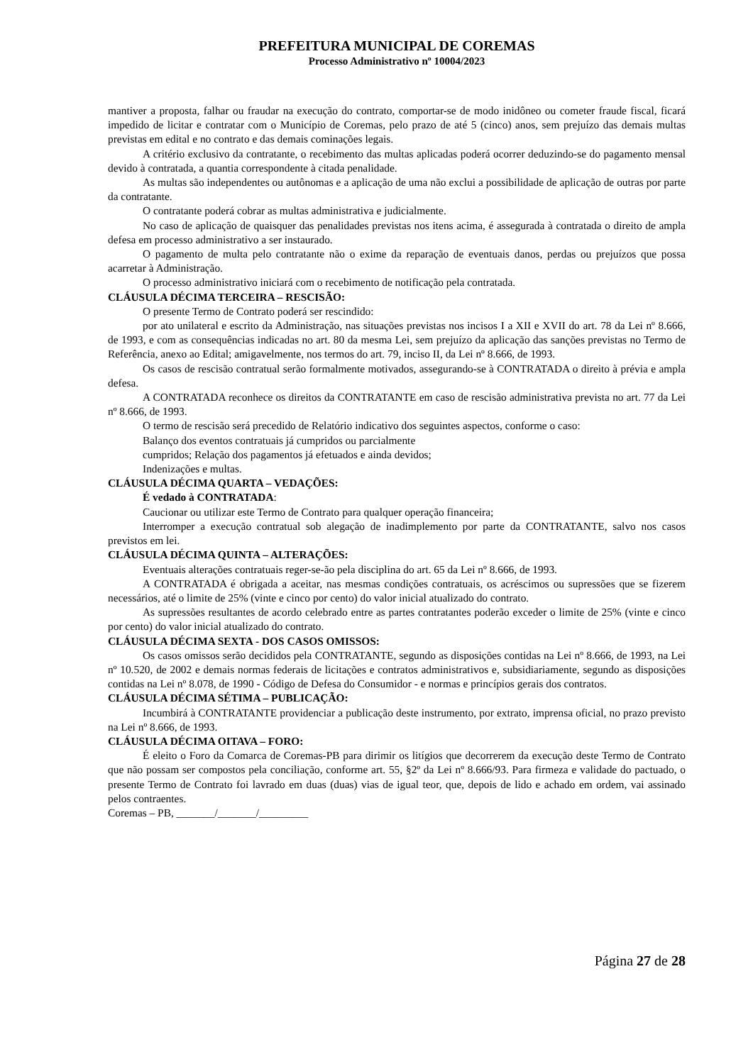PREFEITURA MUNICIPAL DE COREMAS
Processo Administrativo nº 10004/2023
mantiver a proposta, falhar ou fraudar na execução do contrato, comportar-se de modo inidôneo ou cometer fraude fiscal, ficará impedido de licitar e contratar com o Município de Coremas, pelo prazo de até 5 (cinco) anos, sem prejuízo das demais multas previstas em edital e no contrato e das demais cominações legais.
A critério exclusivo da contratante, o recebimento das multas aplicadas poderá ocorrer deduzindo-se do pagamento mensal devido à contratada, a quantia correspondente à citada penalidade.
As multas são independentes ou autônomas e a aplicação de uma não exclui a possibilidade de aplicação de outras por parte da contratante.
O contratante poderá cobrar as multas administrativa e judicialmente.
No caso de aplicação de quaisquer das penalidades previstas nos itens acima, é assegurada à contratada o direito de ampla defesa em processo administrativo a ser instaurado.
O pagamento de multa pelo contratante não o exime da reparação de eventuais danos, perdas ou prejuízos que possa acarretar à Administração.
O processo administrativo iniciará com o recebimento de notificação pela contratada.
CLÁUSULA DÉCIMA TERCEIRA – RESCISÃO:
O presente Termo de Contrato poderá ser rescindido:
por ato unilateral e escrito da Administração, nas situações previstas nos incisos I a XII e XVII do art. 78 da Lei nº 8.666, de 1993, e com as consequências indicadas no art. 80 da mesma Lei, sem prejuízo da aplicação das sanções previstas no Termo de Referência, anexo ao Edital; amigavelmente, nos termos do art. 79, inciso II, da Lei nº 8.666, de 1993.
Os casos de rescisão contratual serão formalmente motivados, assegurando-se à CONTRATADA o direito à prévia e ampla defesa.
A CONTRATADA reconhece os direitos da CONTRATANTE em caso de rescisão administrativa prevista no art. 77 da Lei nº 8.666, de 1993.
O termo de rescisão será precedido de Relatório indicativo dos seguintes aspectos, conforme o caso:
Balanço dos eventos contratuais já cumpridos ou parcialmente
cumpridos; Relação dos pagamentos já efetuados e ainda devidos;
Indenizações e multas.
CLÁUSULA DÉCIMA QUARTA – VEDAÇÕES:
É vedado à CONTRATADA:
Caucionar ou utilizar este Termo de Contrato para qualquer operação financeira;
Interromper a execução contratual sob alegação de inadimplemento por parte da CONTRATANTE, salvo nos casos previstos em lei.
CLÁUSULA DÉCIMA QUINTA – ALTERAÇÕES:
Eventuais alterações contratuais reger-se-ão pela disciplina do art. 65 da Lei nº 8.666, de 1993.
A CONTRATADA é obrigada a aceitar, nas mesmas condições contratuais, os acréscimos ou supressões que se fizerem necessários, até o limite de 25% (vinte e cinco por cento) do valor inicial atualizado do contrato.
As supressões resultantes de acordo celebrado entre as partes contratantes poderão exceder o limite de 25% (vinte e cinco por cento) do valor inicial atualizado do contrato.
CLÁUSULA DÉCIMA SEXTA - DOS CASOS OMISSOS:
Os casos omissos serão decididos pela CONTRATANTE, segundo as disposições contidas na Lei nº 8.666, de 1993, na Lei nº 10.520, de 2002 e demais normas federais de licitações e contratos administrativos e, subsidiariamente, segundo as disposições contidas na Lei nº 8.078, de 1990 - Código de Defesa do Consumidor - e normas e princípios gerais dos contratos.
CLÁUSULA DÉCIMA SÉTIMA – PUBLICAÇÃO:
Incumbirá à CONTRATANTE providenciar a publicação deste instrumento, por extrato, imprensa oficial, no prazo previsto na Lei nº 8.666, de 1993.
CLÁUSULA DÉCIMA OITAVA – FORO:
É eleito o Foro da Comarca de Coremas-PB para dirimir os litígios que decorrerem da execução deste Termo de Contrato que não possam ser compostos pela conciliação, conforme art. 55, §2º da Lei nº 8.666/93. Para firmeza e validade do pactuado, o presente Termo de Contrato foi lavrado em duas (duas) vias de igual teor, que, depois de lido e achado em ordem, vai assinado pelos contraentes.
Coremas – PB, _______/_______/_________
Página 27 de 28